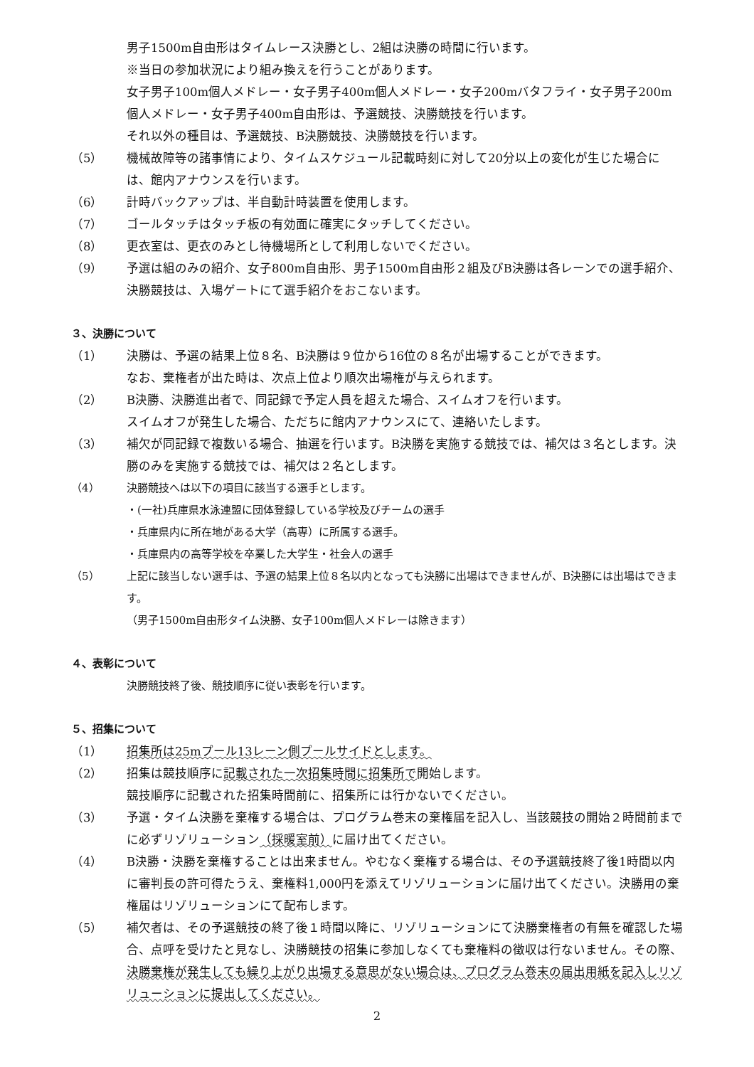男子1500m自由形はタイムレース決勝とし、2組は決勝の時間に行います。
※当日の参加状況により組み換えを行うことがあります。
女子男子100m個人メドレー・女子男子400m個人メドレー・女子200mバタフライ・女子男子200m個人メドレー・女子男子400m自由形は、予選競技、決勝競技を行います。
それ以外の種目は、予選競技、B決勝競技、決勝競技を行います。
（5） 機械故障等の諸事情により、タイムスケジュール記載時刻に対して20分以上の変化が生じた場合には、館内アナウンスを行います。
（6） 計時バックアップは、半自動計時装置を使用します。
（7） ゴールタッチはタッチ板の有効面に確実にタッチしてください。
（8） 更衣室は、更衣のみとし待機場所として利用しないでください。
（9） 予選は組のみの紹介、女子800m自由形、男子1500m自由形２組及びB決勝は各レーンでの選手紹介、決勝競技は、入場ゲートにて選手紹介をおこないます。
３、決勝について
（1） 決勝は、予選の結果上位８名、B決勝は９位から16位の８名が出場することができます。
なお、棄権者が出た時は、次点上位より順次出場権が与えられます。
（2） B決勝、決勝進出者で、同記録で予定人員を超えた場合、スイムオフを行います。
スイムオフが発生した場合、ただちに館内アナウンスにて、連絡いたします。
（3） 補欠が同記録で複数いる場合、抽選を行います。B決勝を実施する競技では、補欠は３名とします。決勝のみを実施する競技では、補欠は２名とします。
（4） 決勝競技へは以下の項目に該当する選手とします。
・(一社)兵庫県水泳連盟に団体登録している学校及びチームの選手
・兵庫県内に所在地がある大学（高専）に所属する選手。
・兵庫県内の高等学校を卒業した大学生・社会人の選手
（5） 上記に該当しない選手は、予選の結果上位８名以内となっても決勝に出場はできませんが、B決勝には出場はできます。
（男子1500m自由形タイム決勝、女子100m個人メドレーは除きます）
４、表彰について
決勝競技終了後、競技順序に従い表彰を行います。
５、招集について
（1） 招集所は25mプール13レーン側プールサイドとします。
（2） 招集は競技順序に記載された一次招集時間に招集所で開始します。
競技順序に記載された招集時間前に、招集所には行かないでください。
（3） 予選・タイム決勝を棄権する場合は、プログラム巻末の棄権届を記入し、当該競技の開始２時間前までに必ずリゾリューション（採暖室前）に届け出てください。
（4） B決勝・決勝を棄権することは出来ません。やむなく棄権する場合は、その予選競技終了後1時間以内に審判長の許可得たうえ、棄権料1,000円を添えてリゾリューションに届け出てください。決勝用の棄権届はリゾリューションにて配布します。
（5） 補欠者は、その予選競技の終了後１時間以降に、リゾリューションにて決勝棄権者の有無を確認した場合、点呼を受けたと見なし、決勝競技の招集に参加しなくても棄権料の徴収は行ないません。その際、決勝棄権が発生しても繰り上がり出場する意思がない場合は、プログラム巻末の届出用紙を記入しリゾリューションに提出してください。
2